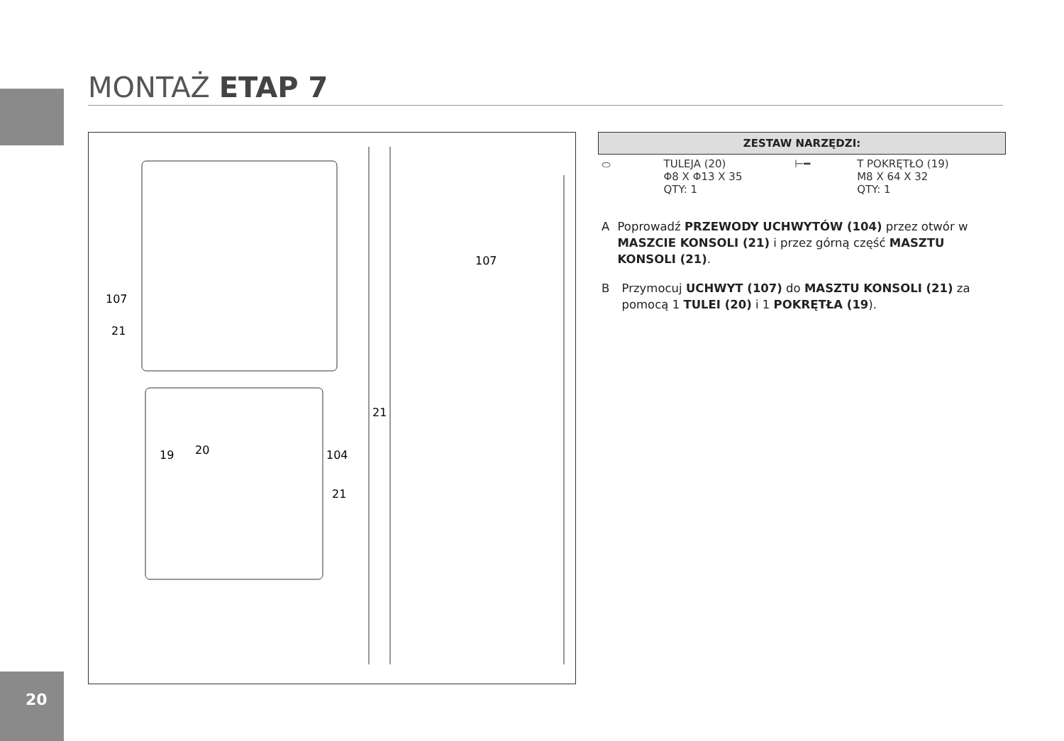MONTAŻ ETAP 7
107
21
19
20
104
21
107
21
| ZESTAW NARZĘDZI: | | | |
| --- | --- | --- | --- |
| ⬭ | TULEJA (20) Φ8 X Φ13 X 35 QTY: 1 | ⊢━ | T POKRĘTŁO (19) M8 X 64 X 32 QTY: 1 |
A Poprowadź PRZEWODY UCHWYTÓW (104) przez otwór w MASZCIE KONSOLI (21) i przez górną część MASZTU KONSOLI (21).
B Przymocuj UCHWYT (107) do MASZTU KONSOLI (21) za pomocą 1 TULEI (20) i 1 POKRĘTŁA (19).
20